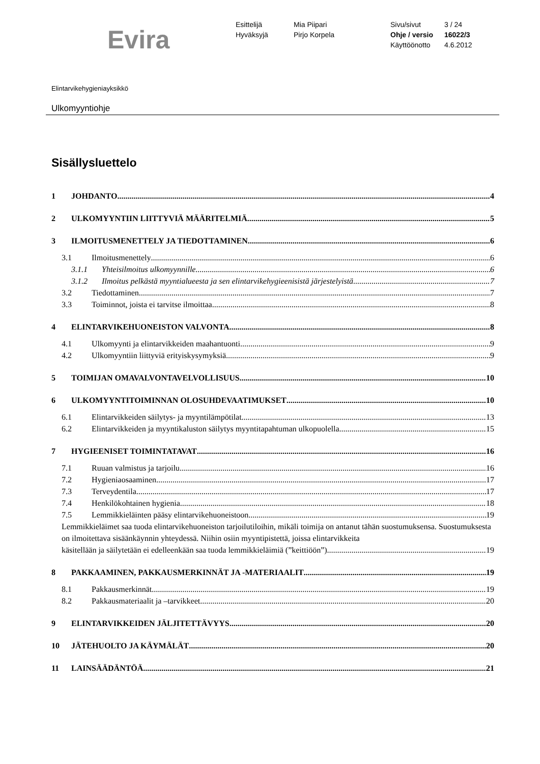Evira
Esittelijä
Hyväksyjä
Mia Piipari
Pirjo Korpela
Sivu/sivut
Ohje / versio
Käyttöönotto
3 / 24
16022/3
4.6.2012
Elintarvikehygieniayksikkö
Ulkomyyntiohje
Sisällysluettelo
1 JOHDANTO 4
2 ULKOMYYNTIIN LIITTYVIÄ MÄÄRITELMIÄ 5
3 ILMOITUSMENETTELY JA TIEDOTTAMINEN 6
3.1 Ilmoitusmenettely 6
3.1.1 Yhteisilmoitus ulkomyynnille 6
3.1.2 Ilmoitus pelkästä myyntialueesta ja sen elintarvikehygieenisistä järjestelyistä 7
3.2 Tiedottaminen 7
3.3 Toiminnot, joista ei tarvitse ilmoittaa 8
4 ELINTARVIKEHUONEISTON VALVONTA 8
4.1 Ulkomyynti ja elintarvikkeiden maahantuonti 9
4.2 Ulkomyyntiin liittyviä erityiskysymyksiä 9
5 TOIMIJAN OMAVALVONTAVELVOLLISUUS 10
6 ULKOMYYNTITOIMINNAN OLOSUHDEVAATIMUKSET 10
6.1 Elintarvikkeiden säilytys- ja myyntilämpötilat 13
6.2 Elintarvikkeiden ja myyntikaluston säilytys myyntitapahtuman ulkopuolella 15
7 HYGIEENISET TOIMINTATAVAT 16
7.1 Ruuan valmistus ja tarjoilu 16
7.2 Hygieniaosaaminen 17
7.3 Terveydentila 17
7.4 Henkilökohtainen hygienia 18
7.5 Lemmikkieläinten pääsy elintarvikehuoneistoon 19
Lemmikkieläimet saa tuoda elintarvikehuoneiston tarjoilutiloihin, mikäli toimija on antanut tähän suostumuksensa. Suostumuksesta on ilmoitettava sisäänkäynnin yhteydessä. Niihin osiin myyntipistettä, joissa elintarvikkeita
käsitellään ja säilytetään ei edelleenkään saa tuoda lemmikkieläimiä (”keittiöön”). 19
8 PAKKAAMINEN, PAKKAUSMERKINNÄT JA -MATERIAALIT 19
8.1 Pakkausmerkinnät 19
8.2 Pakkausmateriaalit ja –tarvikkeet 20
9 ELINTARVIKKEIDEN JÄLJITETTÄVYYS 20
10 JÄTEHUOLTO JA KÄYMÄLÄT 20
11 LAINSÄÄDÄNTÖÄ 21